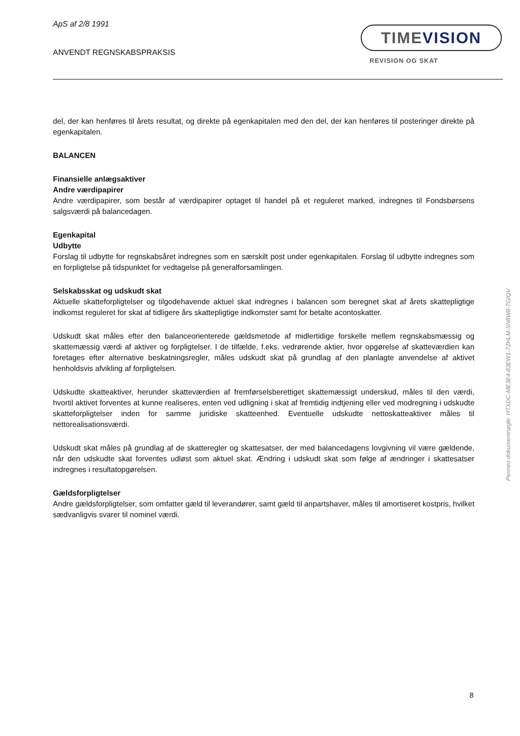ApS af 2/8 1991
ANVENDT REGNSKABSPRAKSIS
TIMEVISION
REVISION OG SKAT
del, der kan henføres til årets resultat, og direkte på egenkapitalen med den del, der kan henføres til posteringer direkte på egenkapitalen.
BALANCEN
Finansielle anlægsaktiver
Andre værdipapirer
Andre værdipapirer, som består af værdipapirer optaget til handel på et reguleret marked, indregnes til Fondsbørsens salgsværdi på balancedagen.
Egenkapital
Udbytte
Forslag til udbytte for regnskabsåret indregnes som en særskilt post under egenkapitalen. Forslag til udbytte indregnes som en forpligtelse på tidspunktet for vedtagelse på generalforsamlingen.
Selskabsskat og udskudt skat
Aktuelle skatteforpligtelser og tilgodehavende aktuel skat indregnes i balancen som beregnet skat af årets skattepligtige indkomst reguleret for skat af tidligere års skattepligtige indkomster samt for betalte acontoskatter.
Udskudt skat måles efter den balanceorienterede gældsmetode af midlertidige forskelle mellem regnskabsmæssig og skattemæssig værdi af aktiver og forpligtelser. I de tilfælde, f.eks. vedrørende aktier, hvor opgørelse af skatteværdien kan foretages efter alternative beskatningsregler, måles udskudt skat på grundlag af den planlagte anvendelse af aktivet henholdsvis afvikling af forpligtelsen.
Udskudte skatteaktiver, herunder skatteværdien af fremførselsberettiget skattemæssigt underskud, måles til den værdi, hvortil aktivet forventes at kunne realiseres, enten ved udligning i skat af fremtidig indtjening eller ved modregning i udskudte skatteforpligtelser inden for samme juridiske skatteenhed. Eventuelle udskudte nettoskatteaktiver måles til nettorealisationsværdi.
Udskudt skat måles på grundlag af de skatteregler og skattesatser, der med balancedagens lovgivning vil være gældende, når den udskudte skat forventes udløst som aktuel skat. Ændring i udskudt skat som følge af ændringer i skattesatser indregnes i resultatopgørelsen.
Gældsforpligtelser
Andre gældsforpligtelser, som omfatter gæld til leverandører, samt gæld til anpartshaver, måles til amortiseret kostpris, hvilket sædvanligvis svarer til nominel værdi.
Penneo dokumentnøgle: HTXDC-ME3E4-83EW1-7ZHLM-SN8W8-7GIQV
8